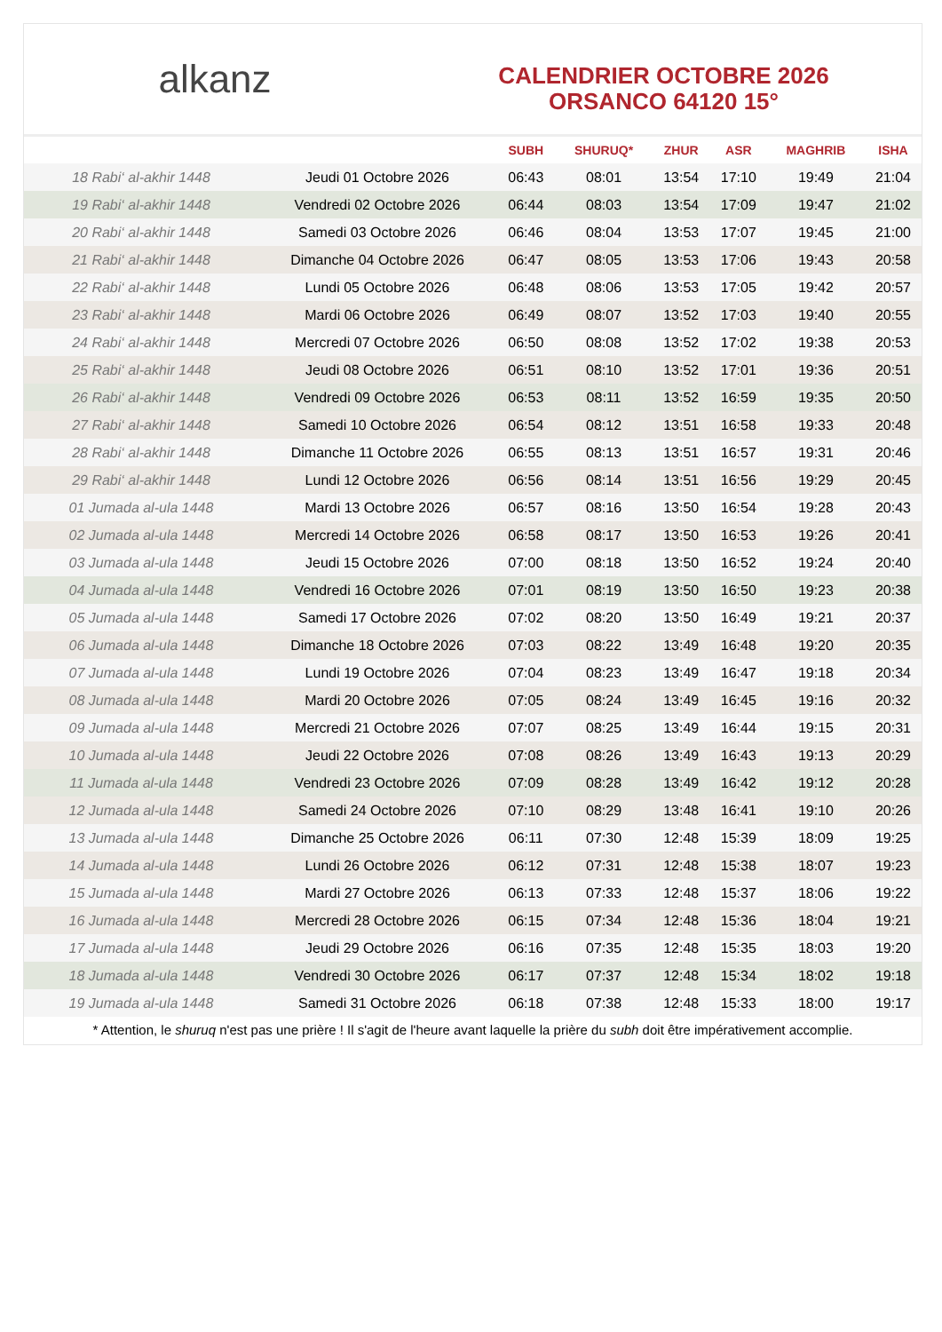alkanz
CALENDRIER OCTOBRE 2026
ORSANCO 64120 15°
| | | SUBH | SHURUQ* | ZHUR | ASR | MAGHRIB | ISHA |
| --- | --- | --- | --- | --- | --- | --- | --- |
| 18 Rabi‘ al-akhir 1448 | Jeudi 01 Octobre 2026 | 06:43 | 08:01 | 13:54 | 17:10 | 19:49 | 21:04 |
| 19 Rabi‘ al-akhir 1448 | Vendredi 02 Octobre 2026 | 06:44 | 08:03 | 13:54 | 17:09 | 19:47 | 21:02 |
| 20 Rabi‘ al-akhir 1448 | Samedi 03 Octobre 2026 | 06:46 | 08:04 | 13:53 | 17:07 | 19:45 | 21:00 |
| 21 Rabi‘ al-akhir 1448 | Dimanche 04 Octobre 2026 | 06:47 | 08:05 | 13:53 | 17:06 | 19:43 | 20:58 |
| 22 Rabi‘ al-akhir 1448 | Lundi 05 Octobre 2026 | 06:48 | 08:06 | 13:53 | 17:05 | 19:42 | 20:57 |
| 23 Rabi‘ al-akhir 1448 | Mardi 06 Octobre 2026 | 06:49 | 08:07 | 13:52 | 17:03 | 19:40 | 20:55 |
| 24 Rabi‘ al-akhir 1448 | Mercredi 07 Octobre 2026 | 06:50 | 08:08 | 13:52 | 17:02 | 19:38 | 20:53 |
| 25 Rabi‘ al-akhir 1448 | Jeudi 08 Octobre 2026 | 06:51 | 08:10 | 13:52 | 17:01 | 19:36 | 20:51 |
| 26 Rabi‘ al-akhir 1448 | Vendredi 09 Octobre 2026 | 06:53 | 08:11 | 13:52 | 16:59 | 19:35 | 20:50 |
| 27 Rabi‘ al-akhir 1448 | Samedi 10 Octobre 2026 | 06:54 | 08:12 | 13:51 | 16:58 | 19:33 | 20:48 |
| 28 Rabi‘ al-akhir 1448 | Dimanche 11 Octobre 2026 | 06:55 | 08:13 | 13:51 | 16:57 | 19:31 | 20:46 |
| 29 Rabi‘ al-akhir 1448 | Lundi 12 Octobre 2026 | 06:56 | 08:14 | 13:51 | 16:56 | 19:29 | 20:45 |
| 01 Jumada al-ula 1448 | Mardi 13 Octobre 2026 | 06:57 | 08:16 | 13:50 | 16:54 | 19:28 | 20:43 |
| 02 Jumada al-ula 1448 | Mercredi 14 Octobre 2026 | 06:58 | 08:17 | 13:50 | 16:53 | 19:26 | 20:41 |
| 03 Jumada al-ula 1448 | Jeudi 15 Octobre 2026 | 07:00 | 08:18 | 13:50 | 16:52 | 19:24 | 20:40 |
| 04 Jumada al-ula 1448 | Vendredi 16 Octobre 2026 | 07:01 | 08:19 | 13:50 | 16:50 | 19:23 | 20:38 |
| 05 Jumada al-ula 1448 | Samedi 17 Octobre 2026 | 07:02 | 08:20 | 13:50 | 16:49 | 19:21 | 20:37 |
| 06 Jumada al-ula 1448 | Dimanche 18 Octobre 2026 | 07:03 | 08:22 | 13:49 | 16:48 | 19:20 | 20:35 |
| 07 Jumada al-ula 1448 | Lundi 19 Octobre 2026 | 07:04 | 08:23 | 13:49 | 16:47 | 19:18 | 20:34 |
| 08 Jumada al-ula 1448 | Mardi 20 Octobre 2026 | 07:05 | 08:24 | 13:49 | 16:45 | 19:16 | 20:32 |
| 09 Jumada al-ula 1448 | Mercredi 21 Octobre 2026 | 07:07 | 08:25 | 13:49 | 16:44 | 19:15 | 20:31 |
| 10 Jumada al-ula 1448 | Jeudi 22 Octobre 2026 | 07:08 | 08:26 | 13:49 | 16:43 | 19:13 | 20:29 |
| 11 Jumada al-ula 1448 | Vendredi 23 Octobre 2026 | 07:09 | 08:28 | 13:49 | 16:42 | 19:12 | 20:28 |
| 12 Jumada al-ula 1448 | Samedi 24 Octobre 2026 | 07:10 | 08:29 | 13:48 | 16:41 | 19:10 | 20:26 |
| 13 Jumada al-ula 1448 | Dimanche 25 Octobre 2026 | 06:11 | 07:30 | 12:48 | 15:39 | 18:09 | 19:25 |
| 14 Jumada al-ula 1448 | Lundi 26 Octobre 2026 | 06:12 | 07:31 | 12:48 | 15:38 | 18:07 | 19:23 |
| 15 Jumada al-ula 1448 | Mardi 27 Octobre 2026 | 06:13 | 07:33 | 12:48 | 15:37 | 18:06 | 19:22 |
| 16 Jumada al-ula 1448 | Mercredi 28 Octobre 2026 | 06:15 | 07:34 | 12:48 | 15:36 | 18:04 | 19:21 |
| 17 Jumada al-ula 1448 | Jeudi 29 Octobre 2026 | 06:16 | 07:35 | 12:48 | 15:35 | 18:03 | 19:20 |
| 18 Jumada al-ula 1448 | Vendredi 30 Octobre 2026 | 06:17 | 07:37 | 12:48 | 15:34 | 18:02 | 19:18 |
| 19 Jumada al-ula 1448 | Samedi 31 Octobre 2026 | 06:18 | 07:38 | 12:48 | 15:33 | 18:00 | 19:17 |
* Attention, le shuruq n'est pas une prière ! Il s'agit de l'heure avant laquelle la prière du subh doit être impérativement accomplie.